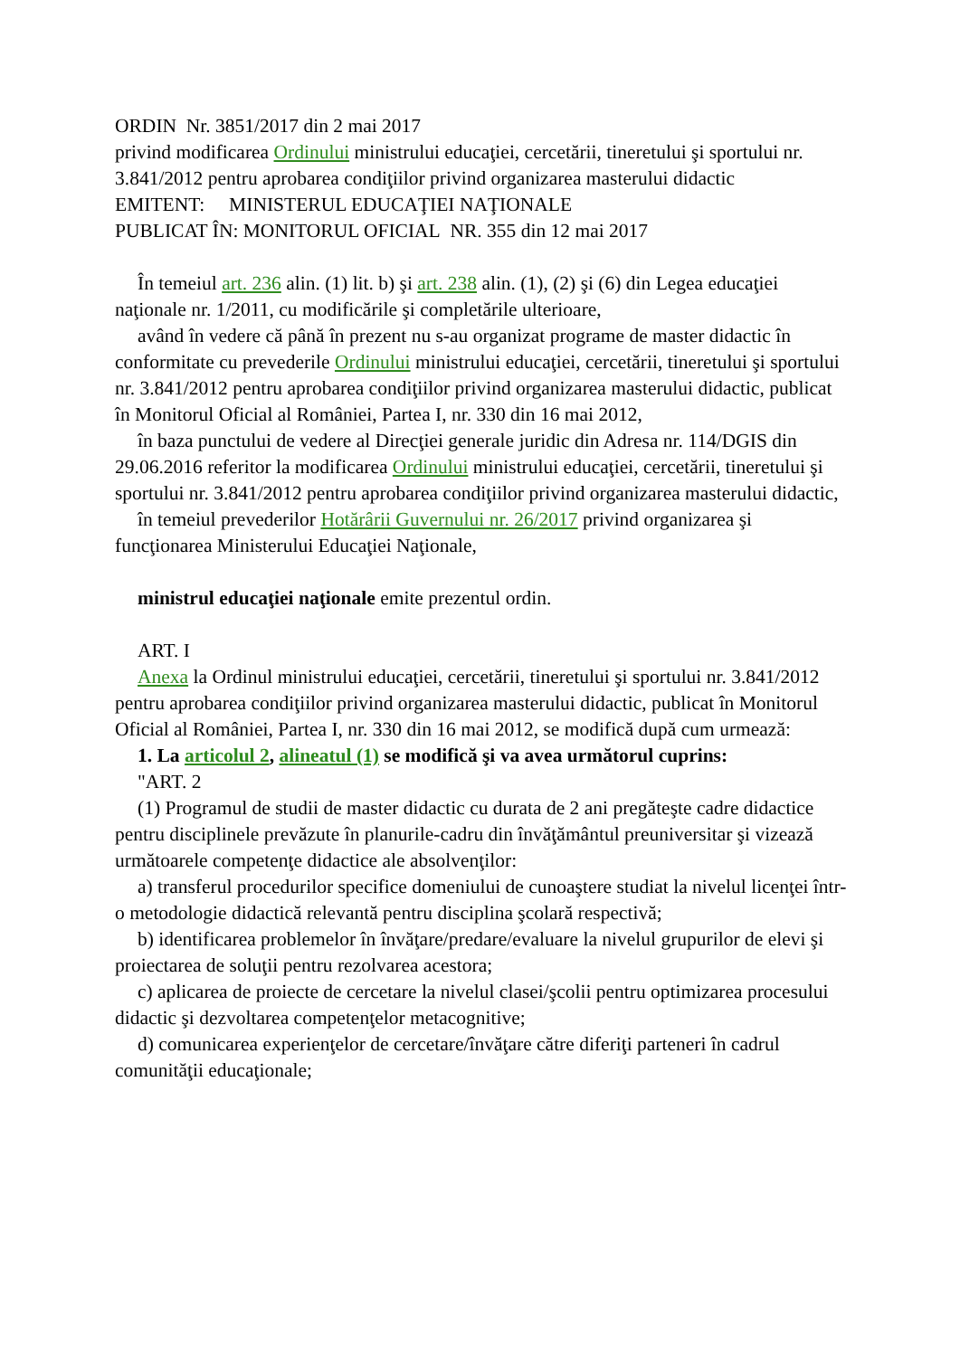ORDIN Nr. 3851/2017 din 2 mai 2017
privind modificarea Ordinului ministrului educaţiei, cercetării, tineretului şi sportului nr. 3.841/2012 pentru aprobarea condiţiilor privind organizarea masterului didactic
EMITENT: MINISTERUL EDUCAŢIEI NAŢIONALE
PUBLICAT ÎN: MONITORUL OFICIAL NR. 355 din 12 mai 2017
În temeiul art. 236 alin. (1) lit. b) şi art. 238 alin. (1), (2) şi (6) din Legea educaţiei naţionale nr. 1/2011, cu modificările şi completările ulterioare,
având în vedere că până în prezent nu s-au organizat programe de master didactic în conformitate cu prevederile Ordinului ministrului educaţiei, cercetării, tineretului şi sportului nr. 3.841/2012 pentru aprobarea condiţiilor privind organizarea masterului didactic, publicat în Monitorul Oficial al României, Partea I, nr. 330 din 16 mai 2012,
în baza punctului de vedere al Direcţiei generale juridic din Adresa nr. 114/DGIS din 29.06.2016 referitor la modificarea Ordinului ministrului educaţiei, cercetării, tineretului şi sportului nr. 3.841/2012 pentru aprobarea condiţiilor privind organizarea masterului didactic,
în temeiul prevederilor Hotărârii Guvernului nr. 26/2017 privind organizarea şi funcţionarea Ministerului Educaţiei Naţionale,
ministrul educaţiei naţionale emite prezentul ordin.
ART. I
Anexa la Ordinul ministrului educaţiei, cercetării, tineretului şi sportului nr. 3.841/2012 pentru aprobarea condiţiilor privind organizarea masterului didactic, publicat în Monitorul Oficial al României, Partea I, nr. 330 din 16 mai 2012, se modifică după cum urmează:
1. La articolul 2, alineatul (1) se modifică şi va avea următorul cuprins:
"ART. 2
(1) Programul de studii de master didactic cu durata de 2 ani pregăteşte cadre didactice pentru disciplinele prevăzute în planurile-cadru din învăţământul preuniversitar şi vizează următoarele competenţe didactice ale absolvenţilor:
a) transferul procedurilor specifice domeniului de cunoaştere studiat la nivelul licenţei într-o metodologie didactică relevantă pentru disciplina şcolară respectivă;
b) identificarea problemelor în învăţare/predare/evaluare la nivelul grupurilor de elevi şi proiectarea de soluţii pentru rezolvarea acestora;
c) aplicarea de proiecte de cercetare la nivelul clasei/şcolii pentru optimizarea procesului didactic şi dezvoltarea competenţelor metacognitive;
d) comunicarea experienţelor de cercetare/învăţare către diferiţi parteneri în cadrul comunităţii educaţionale;